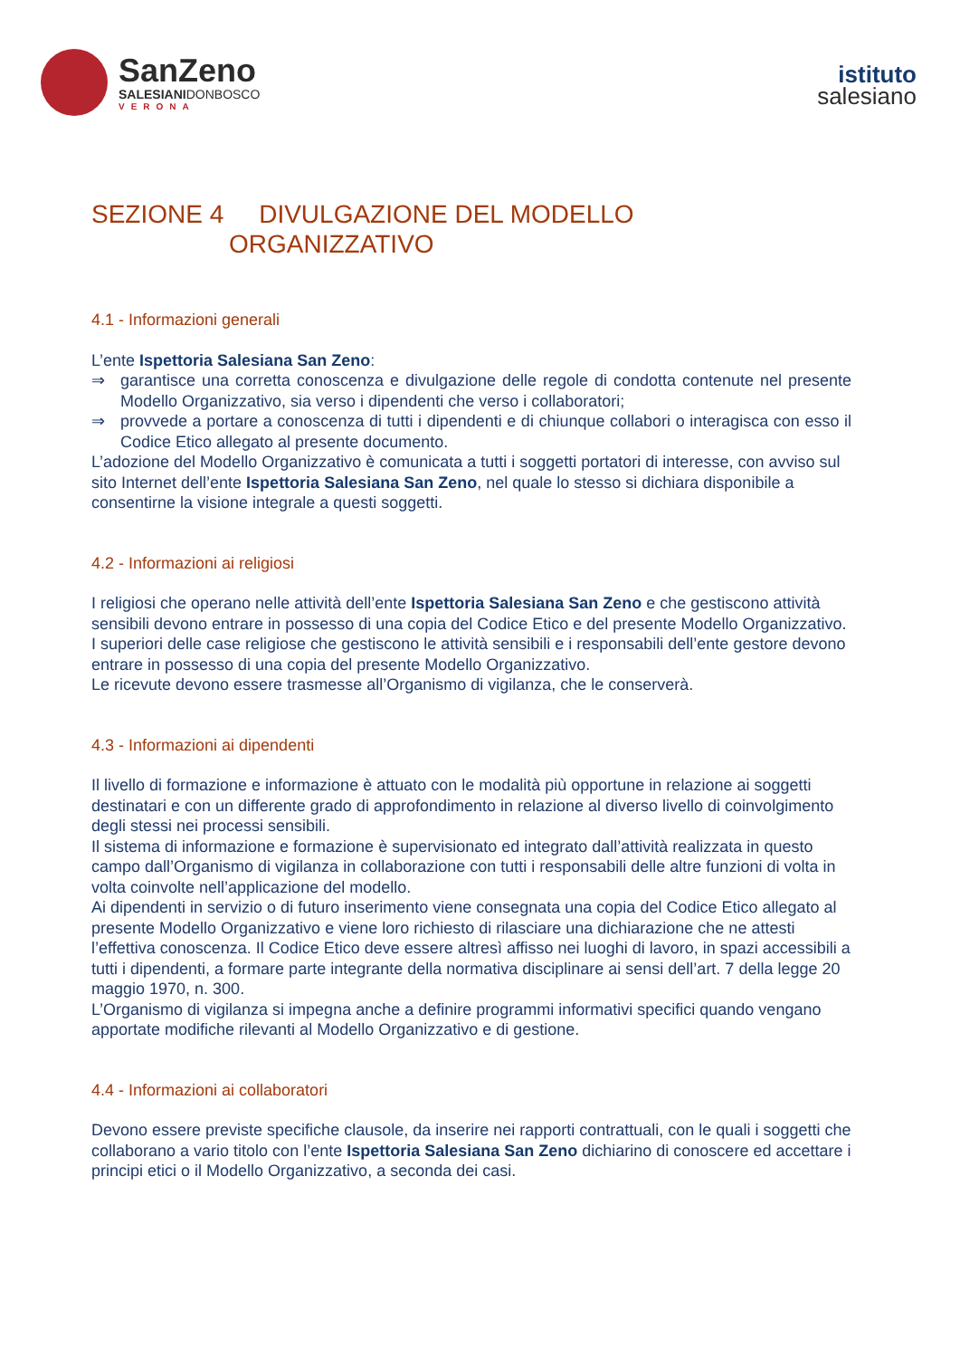SanZeno
SALESIANIDONBOSCO
VERONA
istituto
salesiano
SEZIONE 4 DIVULGAZIONE DEL MODELLO
ORGANIZZATIVO
4.1 - Informazioni generali
L’ente Ispettoria Salesiana San Zeno:
⇒ garantisce una corretta conoscenza e divulgazione delle regole di condotta contenute nel presente Modello Organizzativo, sia verso i dipendenti che verso i collaboratori;
⇒ provvede a portare a conoscenza di tutti i dipendenti e di chiunque collabori o interagisca con esso il Codice Etico allegato al presente documento.
L’adozione del Modello Organizzativo è comunicata a tutti i soggetti portatori di interesse, con avviso sul sito Internet dell’ente Ispettoria Salesiana San Zeno, nel quale lo stesso si dichiara disponibile a consentirne la visione integrale a questi soggetti.
4.2 - Informazioni ai religiosi
I religiosi che operano nelle attività dell’ente Ispettoria Salesiana San Zeno e che gestiscono attività sensibili devono entrare in possesso di una copia del Codice Etico e del presente Modello Organizzativo.
I superiori delle case religiose che gestiscono le attività sensibili e i responsabili dell’ente gestore devono entrare in possesso di una copia del presente Modello Organizzativo.
Le ricevute devono essere trasmesse all’Organismo di vigilanza, che le conserverà.
4.3 - Informazioni ai dipendenti
Il livello di formazione e informazione è attuato con le modalità più opportune in relazione ai soggetti destinatari e con un differente grado di approfondimento in relazione al diverso livello di coinvolgimento degli stessi nei processi sensibili.
Il sistema di informazione e formazione è supervisionato ed integrato dall’attività realizzata in questo campo dall’Organismo di vigilanza in collaborazione con tutti i responsabili delle altre funzioni di volta in volta coinvolte nell’applicazione del modello.
Ai dipendenti in servizio o di futuro inserimento viene consegnata una copia del Codice Etico allegato al presente Modello Organizzativo e viene loro richiesto di rilasciare una dichiarazione che ne attesti l’effettiva conoscenza. Il Codice Etico deve essere altresì affisso nei luoghi di lavoro, in spazi accessibili a tutti i dipendenti, a formare parte integrante della normativa disciplinare ai sensi dell’art. 7 della legge 20 maggio 1970, n. 300.
L’Organismo di vigilanza si impegna anche a definire programmi informativi specifici quando vengano apportate modifiche rilevanti al Modello Organizzativo e di gestione.
4.4 - Informazioni ai collaboratori
Devono essere previste specifiche clausole, da inserire nei rapporti contrattuali, con le quali i soggetti che collaborano a vario titolo con l’ente Ispettoria Salesiana San Zeno dichiarino di conoscere ed accettare i principi etici o il Modello Organizzativo, a seconda dei casi.